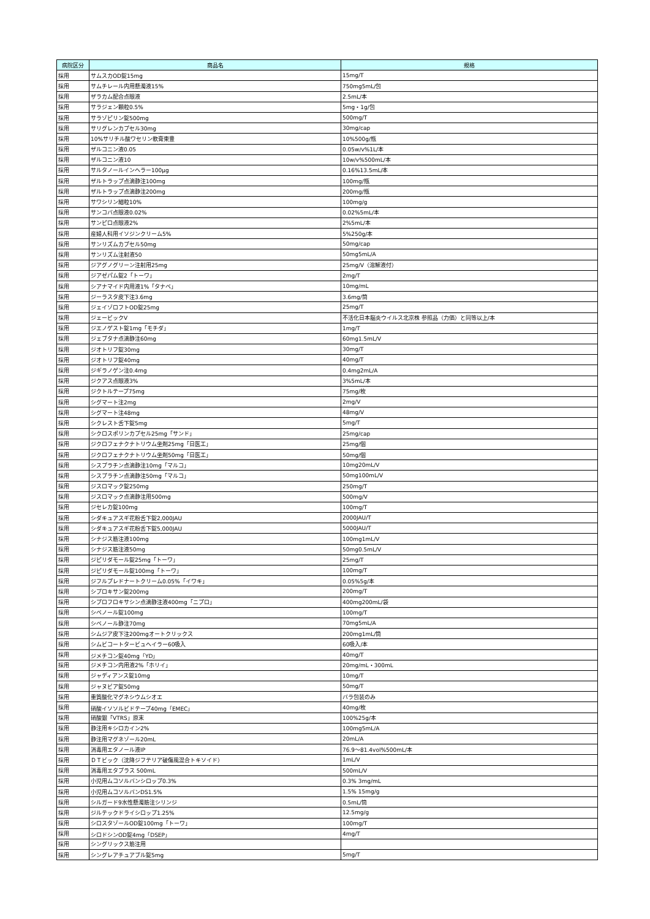| 病院区分 | 商品名 | 規格 |
| --- | --- | --- |
| 採用 | サムスカOD錠15mg | 15mg/T |
| 採用 | サムチレール内用懸濁液15% | 750mg5mL/包 |
| 採用 | ザラカム配合点眼液 | 2.5mL/本 |
| 採用 | サラジェン顆粒0.5% | 5mg・1g/包 |
| 採用 | サラゾピリン錠500mg | 500mg/T |
| 採用 | サリグレンカプセル30mg | 30mg/cap |
| 採用 | 10%サリチル酸ワセリン軟膏東豊 | 10%500g/瓶 |
| 採用 | ザルコニン液0.05 | 0.05w/v%1L/本 |
| 採用 | ザルコニン液10 | 10w/v%500mL/本 |
| 採用 | サルタノールインヘラー100μg | 0.16%13.5mL/本 |
| 採用 | ザルトラップ点滴静注100mg | 100mg/瓶 |
| 採用 | ザルトラップ点滴静注200mg | 200mg/瓶 |
| 採用 | サワシリン細粒10% | 100mg/g |
| 採用 | サンコバ点眼液0.02% | 0.02%5mL/本 |
| 採用 | サンピロ点眼液2% | 2%5mL/本 |
| 採用 | 産婦人科用イソジンクリーム5% | 5%250g/本 |
| 採用 | サンリズムカプセル50mg | 50mg/cap |
| 採用 | サンリズム注射液50 | 50mg5mL/A |
| 採用 | ジアグノグリーン注射用25mg | 25mg/V（溶解液付） |
| 採用 | ジアゼパム錠2「トーワ」 | 2mg/T |
| 採用 | シアナマイド内用液1%「タナベ」 | 10mg/mL |
| 採用 | ジーラスタ皮下注3.6mg | 3.6mg/筒 |
| 採用 | ジェイゾロフトOD錠25mg | 25mg/T |
| 採用 | ジェービックV | 不活化日本脳炎ウイルス北京株 参照品（力価）と同等以上/本 |
| 採用 | ジエノゲスト錠1mg「モチダ」 | 1mg/T |
| 採用 | ジェブタナ点滴静注60mg | 60mg1.5mL/V |
| 採用 | ジオトリフ錠30mg | 30mg/T |
| 採用 | ジオトリフ錠40mg | 40mg/T |
| 採用 | ジギラノゲン注0.4mg | 0.4mg2mL/A |
| 採用 | ジクアス点眼液3% | 3%5mL/本 |
| 採用 | ジクトルテープ75mg | 75mg/枚 |
| 採用 | シグマート注2mg | 2mg/V |
| 採用 | シグマート注48mg | 48mg/V |
| 採用 | シクレスト舌下錠5mg | 5mg/T |
| 採用 | シクロスポリンカプセル25mg「サンド」 | 25mg/cap |
| 採用 | ジクロフェナクナトリウム坐剤25mg「日医工」 | 25mg/個 |
| 採用 | ジクロフェナクナトリウム坐剤50mg「日医工」 | 50mg/個 |
| 採用 | シスプラチン点滴静注10mg「マルコ」 | 10mg20mL/V |
| 採用 | シスプラチン点滴静注50mg「マルコ」 | 50mg100mL/V |
| 採用 | ジスロマック錠250mg | 250mg/T |
| 採用 | ジスロマック点滴静注用500mg | 500mg/V |
| 採用 | ジセレカ錠100mg | 100mg/T |
| 採用 | シダキュアスギ花粉舌下錠2,000JAU | 2000JAU/T |
| 採用 | シダキュアスギ花粉舌下錠5,000JAU | 5000JAU/T |
| 採用 | シナジス筋注液100mg | 100mg1mL/V |
| 採用 | シナジス筋注液50mg | 50mg0.5mL/V |
| 採用 | ジピリダモール錠25mg「トーワ」 | 25mg/T |
| 採用 | ジピリダモール錠100mg「トーワ」 | 100mg/T |
| 採用 | ジフルプレドナートクリーム0.05%「イワキ」 | 0.05%5g/本 |
| 採用 | シプロキサン錠200mg | 200mg/T |
| 採用 | シプロフロキサシン点滴静注液400mg「ニプロ」 | 400mg200mL/袋 |
| 採用 | シベノール錠100mg | 100mg/T |
| 採用 | シベノール静注70mg | 70mg5mL/A |
| 採用 | シムジア皮下注200mgオートクリックス | 200mg1mL/筒 |
| 採用 | シムビコートタービュヘイラー60吸入 | 60吸入/本 |
| 採用 | ジメチコン錠40mg「YD」 | 40mg/T |
| 採用 | ジメチコン内用液2%「ホリイ」 | 20mg/mL・300mL |
| 採用 | ジャディアンス錠10mg | 10mg/T |
| 採用 | ジャヌビア錠50mg | 50mg/T |
| 採用 | 重質酸化マグネシウムシオエ | バラ包装のみ |
| 採用 | 硝酸イソソルビドテープ40mg「EMEC」 | 40mg/枚 |
| 採用 | 硝酸銀「VTRS」原末 | 100%25g/本 |
| 採用 | 静注用キシロカイン2% | 100mg5mL/A |
| 採用 | 静注用マグネゾール20mL | 20mL/A |
| 採用 | 消毒用エタノール液IP | 76.9～81.4vol%500mL/本 |
| 採用 | ＤＴビック（沈降ジフテリア破傷風混合トキソイド） | 1mL/V |
| 採用 | 消毒用エタプラス 500mL | 500mL/V |
| 採用 | 小児用ムコソルバンシロップ0.3% | 0.3% 3mg/mL |
| 採用 | 小児用ムコソルバンDS1.5% | 1.5% 15mg/g |
| 採用 | シルガード9水性懸濁筋注シリンジ | 0.5mL/筒 |
| 採用 | ジルテックドライシロップ1.25% | 12.5mg/g |
| 採用 | シロスタゾールOD錠100mg「トーワ」 | 100mg/T |
| 採用 | シロドシンOD錠4mg「DSEP」 | 4mg/T |
| 採用 | シングリックス筋注用 | |
| 採用 | シングレアチュアブル錠5mg | 5mg/T |